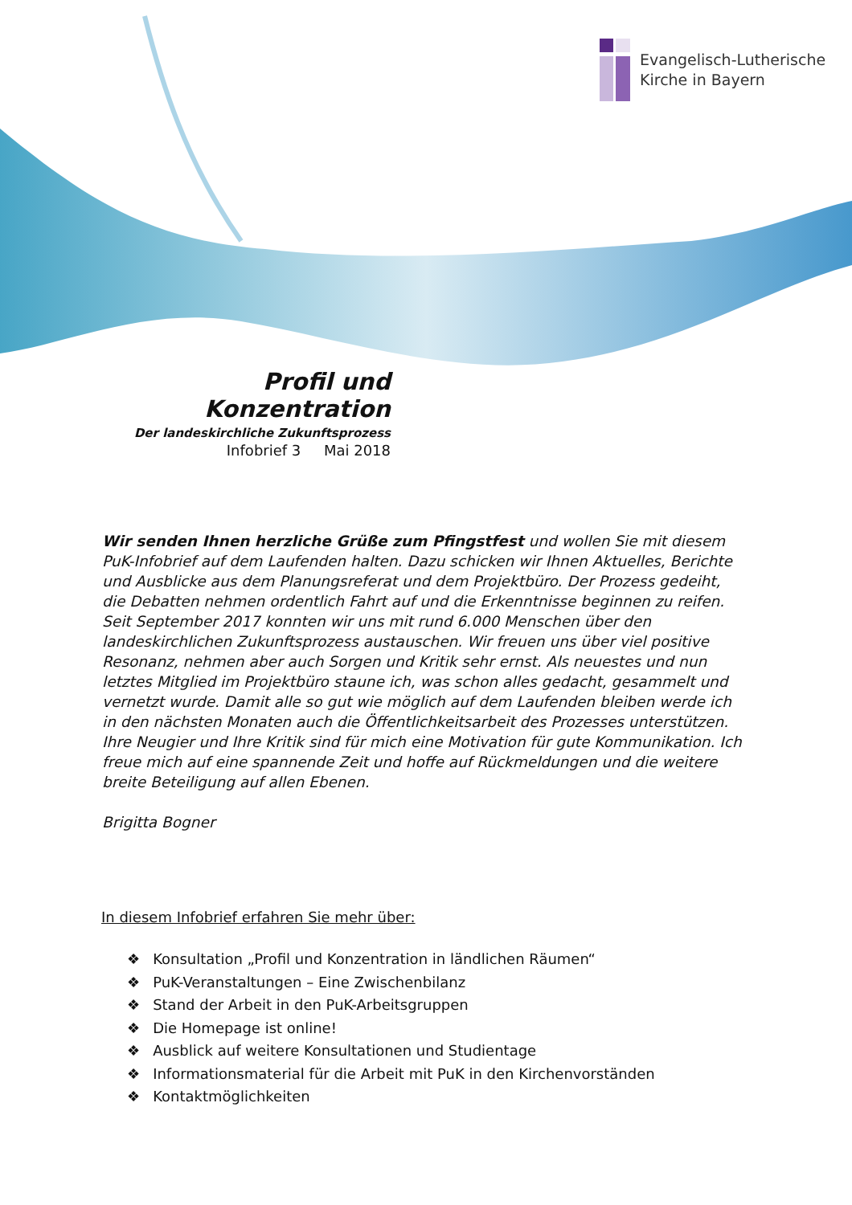Evangelisch-Lutherische
Kirche in Bayern
Profil und Konzentration
Der landeskirchliche Zukunftsprozess
Infobrief 3 Mai 2018
Wir senden Ihnen herzliche Grüße zum Pfingstfest und wollen Sie mit diesem PuK-Infobrief auf dem Laufenden halten. Dazu schicken wir Ihnen Aktuelles, Berichte und Ausblicke aus dem Planungsreferat und dem Projektbüro. Der Prozess gedeiht, die Debatten nehmen ordentlich Fahrt auf und die Erkenntnisse beginnen zu reifen. Seit September 2017 konnten wir uns mit rund 6.000 Menschen über den landeskirchlichen Zukunftsprozess austauschen. Wir freuen uns über viel positive Resonanz, nehmen aber auch Sorgen und Kritik sehr ernst. Als neuestes und nun letztes Mitglied im Projektbüro staune ich, was schon alles gedacht, gesammelt und vernetzt wurde. Damit alle so gut wie möglich auf dem Laufenden bleiben werde ich in den nächsten Monaten auch die Öffentlichkeitsarbeit des Prozesses unterstützen. Ihre Neugier und Ihre Kritik sind für mich eine Motivation für gute Kommunikation. Ich freue mich auf eine spannende Zeit und hoffe auf Rückmeldungen und die weitere breite Beteiligung auf allen Ebenen.
Brigitta Bogner
In diesem Infobrief erfahren Sie mehr über:
❖ Konsultation „Profil und Konzentration in ländlichen Räumen“
❖ PuK-Veranstaltungen – Eine Zwischenbilanz
❖ Stand der Arbeit in den PuK-Arbeitsgruppen
❖ Die Homepage ist online!
❖ Ausblick auf weitere Konsultationen und Studientage
❖ Informationsmaterial für die Arbeit mit PuK in den Kirchenvorständen
❖ Kontaktmöglichkeiten